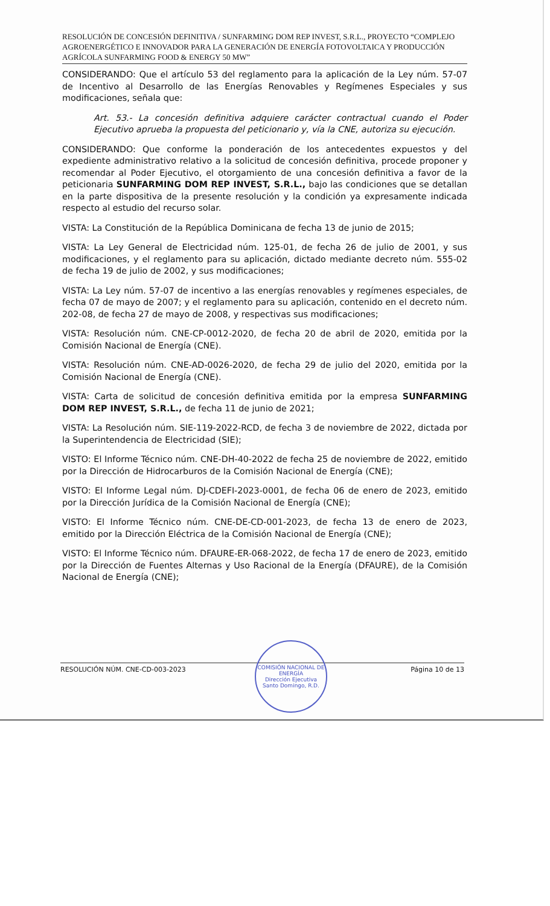RESOLUCIÓN DE CONCESIÓN DEFINITIVA / SUNFARMING DOM REP INVEST, S.R.L., PROYECTO “COMPLEJO AGROENERGÉTICO E INNOVADOR PARA LA GENERACIÓN DE ENERGÍA FOTOVOLTAICA Y PRODUCCIÓN AGRÍCOLA SUNFARMING FOOD & ENERGY 50 MW”
CONSIDERANDO: Que el artículo 53 del reglamento para la aplicación de la Ley núm. 57-07 de Incentivo al Desarrollo de las Energías Renovables y Regímenes Especiales y sus modificaciones, señala que:
Art. 53.- La concesión definitiva adquiere carácter contractual cuando el Poder Ejecutivo aprueba la propuesta del peticionario y, vía la CNE, autoriza su ejecución.
CONSIDERANDO: Que conforme la ponderación de los antecedentes expuestos y del expediente administrativo relativo a la solicitud de concesión definitiva, procede proponer y recomendar al Poder Ejecutivo, el otorgamiento de una concesión definitiva a favor de la peticionaria SUNFARMING DOM REP INVEST, S.R.L., bajo las condiciones que se detallan en la parte dispositiva de la presente resolución y la condición ya expresamente indicada respecto al estudio del recurso solar.
VISTA: La Constitución de la República Dominicana de fecha 13 de junio de 2015;
VISTA: La Ley General de Electricidad núm. 125-01, de fecha 26 de julio de 2001, y sus modificaciones, y el reglamento para su aplicación, dictado mediante decreto núm. 555-02 de fecha 19 de julio de 2002, y sus modificaciones;
VISTA: La Ley núm. 57-07 de incentivo a las energías renovables y regímenes especiales, de fecha 07 de mayo de 2007; y el reglamento para su aplicación, contenido en el decreto núm. 202-08, de fecha 27 de mayo de 2008, y respectivas sus modificaciones;
VISTA: Resolución núm. CNE-CP-0012-2020, de fecha 20 de abril de 2020, emitida por la Comisión Nacional de Energía (CNE).
VISTA: Resolución núm. CNE-AD-0026-2020, de fecha 29 de julio del 2020, emitida por la Comisión Nacional de Energía (CNE).
VISTA: Carta de solicitud de concesión definitiva emitida por la empresa SUNFARMING DOM REP INVEST, S.R.L., de fecha 11 de junio de 2021;
VISTA: La Resolución núm. SIE-119-2022-RCD, de fecha 3 de noviembre de 2022, dictada por la Superintendencia de Electricidad (SIE);
VISTO: El Informe Técnico núm. CNE-DH-40-2022 de fecha 25 de noviembre de 2022, emitido por la Dirección de Hidrocarburos de la Comisión Nacional de Energía (CNE);
VISTO: El Informe Legal núm. DJ-CDEFI-2023-0001, de fecha 06 de enero de 2023, emitido por la Dirección Jurídica de la Comisión Nacional de Energía (CNE);
VISTO: El Informe Técnico núm. CNE-DE-CD-001-2023, de fecha 13 de enero de 2023, emitido por la Dirección Eléctrica de la Comisión Nacional de Energía (CNE);
VISTO: El Informe Técnico núm. DFAURE-ER-068-2022, de fecha 17 de enero de 2023, emitido por la Dirección de Fuentes Alternas y Uso Racional de la Energía (DFAURE), de la Comisión Nacional de Energía (CNE);
RESOLUCIÓN NÚM. CNE-CD-003-2023 Página 10 de 13
COMISIÓN NACIONAL DE ENERGÍA
Dirección Ejecutiva
Santo Domingo, R.D.